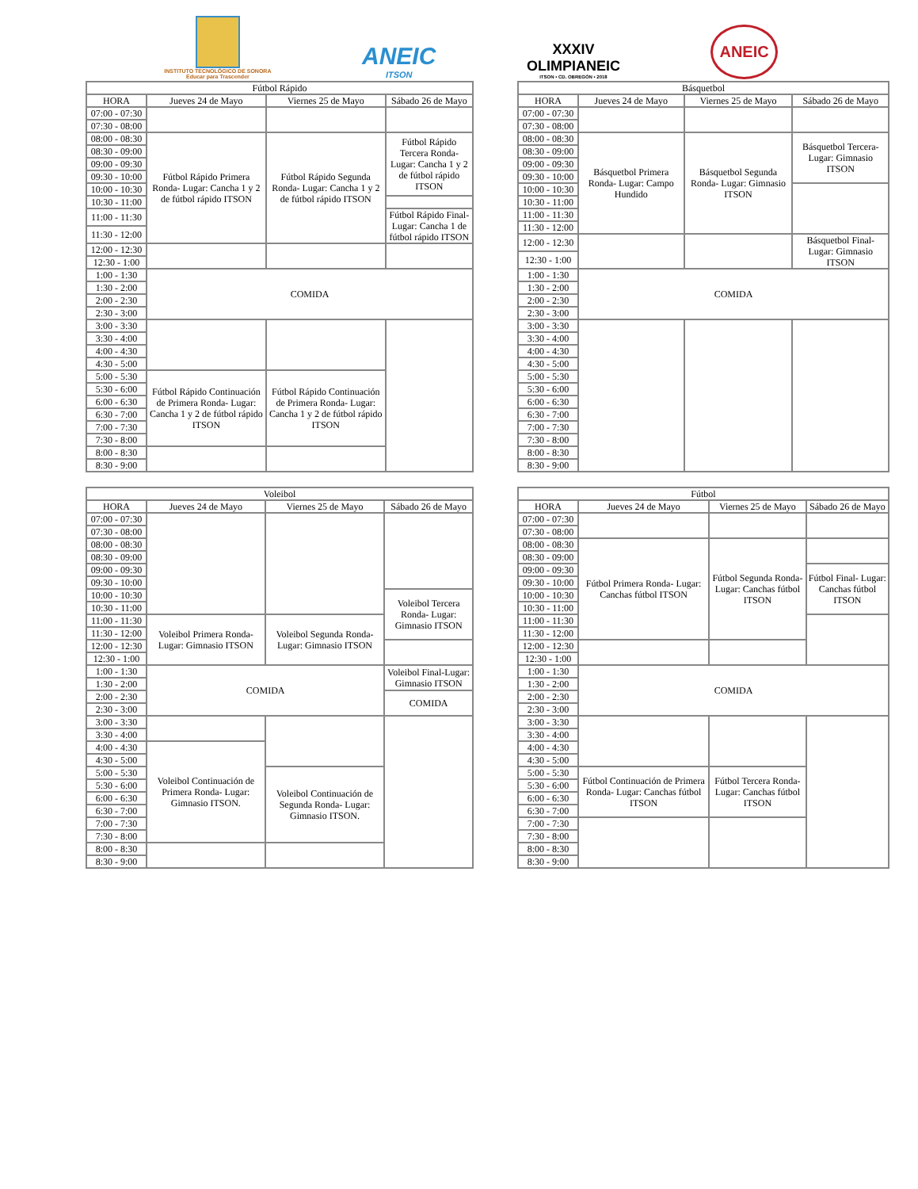INSTITUTO TECNOLÓGICO DE SONORA
Educar para Trascender
ANEIC
ITSON
XXXIV
OLIMPIANEIC
ITSON • CD. OBREGÓN • 2018
ANEIC
| Fútbol Rápido | | | |
| --- | --- | --- | --- |
| HORA | Jueves 24 de Mayo | Viernes 25 de Mayo | Sábado 26 de Mayo |
| 07:00 - 07:30 | | | |
| 07:30 - 08:00 | | | |
| 08:00 - 08:30 | Fútbol Rápido Primera Ronda- Lugar: Cancha 1 y 2 de fútbol rápido ITSON | Fútbol Rápido Segunda Ronda- Lugar: Cancha 1 y 2 de fútbol rápido ITSON | Fútbol Rápido Tercera Ronda- Lugar: Cancha 1 y 2 de fútbol rápido ITSON |
| 08:30 - 09:00 | | | |
| 09:00 - 09:30 | | | |
| 09:30 - 10:00 | | | |
| 10:00 - 10:30 | | | |
| 10:30 - 11:00 | | | |
| 11:00 - 11:30 | | | Fútbol Rápido Final- Lugar: Cancha 1 de fútbol rápido ITSON |
| 11:30 - 12:00 | | | |
| 12:00 - 12:30 | | | |
| 12:30 - 1:00 | | | |
| 1:00 - 1:30 | COMIDA | | |
| 1:30 - 2:00 | | | |
| 2:00 - 2:30 | | | |
| 2:30 - 3:00 | | | |
| 3:00 - 3:30 | | | |
| 3:30 - 4:00 | | | |
| 4:00 - 4:30 | | | |
| 4:30 - 5:00 | | | |
| 5:00 - 5:30 | Fútbol Rápido Continuación de Primera Ronda- Lugar: Cancha 1 y 2 de fútbol rápido ITSON | Fútbol Rápido Continuación de Primera Ronda- Lugar: Cancha 1 y 2 de fútbol rápido ITSON | |
| 5:30 - 6:00 | | | |
| 6:00 - 6:30 | | | |
| 6:30 - 7:00 | | | |
| 7:00 - 7:30 | | | |
| 7:30 - 8:00 | | | |
| 8:00 - 8:30 | | | |
| 8:30 - 9:00 | | | |
| Básquetbol | | | |
| --- | --- | --- | --- |
| HORA | Jueves 24 de Mayo | Viernes 25 de Mayo | Sábado 26 de Mayo |
| 07:00 - 07:30 | | | |
| 07:30 - 08:00 | | | |
| 08:00 - 08:30 | Básquetbol Primera Ronda- Lugar: Campo Hundido | Básquetbol Segunda Ronda- Lugar: Gimnasio ITSON | Básquetbol Tercera- Lugar: Gimnasio ITSON |
| 08:30 - 09:00 | | | |
| 09:00 - 09:30 | | | |
| 09:30 - 10:00 | | | |
| 10:00 - 10:30 | | | |
| 10:30 - 11:00 | | | |
| 11:00 - 11:30 | | | |
| 11:30 - 12:00 | | | |
| 12:00 - 12:30 | | | Básquetbol Final- Lugar: Gimnasio ITSON |
| 12:30 - 1:00 | | | |
| 1:00 - 1:30 | COMIDA | | |
| 1:30 - 2:00 | | | |
| 2:00 - 2:30 | | | |
| 2:30 - 3:00 | | | |
| 3:00 - 3:30 | | | |
| 3:30 - 4:00 | | | |
| 4:00 - 4:30 | | | |
| 4:30 - 5:00 | | | |
| 5:00 - 5:30 | | | |
| 5:30 - 6:00 | | | |
| 6:00 - 6:30 | | | |
| 6:30 - 7:00 | | | |
| 7:00 - 7:30 | | | |
| 7:30 - 8:00 | | | |
| 8:00 - 8:30 | | | |
| 8:30 - 9:00 | | | |
| Voleibol | | | |
| --- | --- | --- | --- |
| HORA | Jueves 24 de Mayo | Viernes 25 de Mayo | Sábado 26 de Mayo |
| 07:00 - 07:30 | | | |
| 07:30 - 08:00 | | | |
| 08:00 - 08:30 | | | |
| 08:30 - 09:00 | | | |
| 09:00 - 09:30 | | | |
| 09:30 - 10:00 | | | |
| 10:00 - 10:30 | | | Voleibol Tercera Ronda- Lugar: Gimnasio ITSON |
| 10:30 - 11:00 | | | |
| 11:00 - 11:30 | Voleibol Primera Ronda- Lugar: Gimnasio ITSON | Voleibol Segunda Ronda- Lugar: Gimnasio ITSON | |
| 11:30 - 12:00 | | | |
| 12:00 - 12:30 | | | |
| 12:30 - 1:00 | | | |
| 1:00 - 1:30 | COMIDA | | Voleibol Final-Lugar: Gimnasio ITSON |
| 1:30 - 2:00 | | | |
| 2:00 - 2:30 | | | COMIDA |
| 2:30 - 3:00 | | | |
| 3:00 - 3:30 | | | |
| 3:30 - 4:00 | | | |
| 4:00 - 4:30 | Voleibol Continuación de Primera Ronda- Lugar: Gimnasio ITSON. | | |
| 4:30 - 5:00 | | | |
| 5:00 - 5:30 | | Voleibol Continuación de Segunda Ronda- Lugar: Gimnasio ITSON. | |
| 5:30 - 6:00 | | | |
| 6:00 - 6:30 | | | |
| 6:30 - 7:00 | | | |
| 7:00 - 7:30 | | | |
| 7:30 - 8:00 | | | |
| 8:00 - 8:30 | | | |
| 8:30 - 9:00 | | | |
| Fútbol | | | |
| --- | --- | --- | --- |
| HORA | Jueves 24 de Mayo | Viernes 25 de Mayo | Sábado 26 de Mayo |
| 07:00 - 07:30 | | | |
| 07:30 - 08:00 | | | |
| 08:00 - 08:30 | Fútbol Primera Ronda- Lugar: Canchas fútbol ITSON | Fútbol Segunda Ronda- Lugar: Canchas fútbol ITSON | |
| 08:30 - 09:00 | | | |
| 09:00 - 09:30 | | | Fútbol Final- Lugar: Canchas fútbol ITSON |
| 09:30 - 10:00 | | | |
| 10:00 - 10:30 | | | |
| 10:30 - 11:00 | | | |
| 11:00 - 11:30 | | | |
| 11:30 - 12:00 | | | |
| 12:00 - 12:30 | | | |
| 12:30 - 1:00 | | | |
| 1:00 - 1:30 | COMIDA | | |
| 1:30 - 2:00 | | | |
| 2:00 - 2:30 | | | |
| 2:30 - 3:00 | | | |
| 3:00 - 3:30 | | | |
| 3:30 - 4:00 | | | |
| 4:00 - 4:30 | | | |
| 4:30 - 5:00 | | | |
| 5:00 - 5:30 | Fútbol Continuación de Primera Ronda- Lugar: Canchas fútbol ITSON | Fútbol Tercera Ronda- Lugar: Canchas fútbol ITSON | |
| 5:30 - 6:00 | | | |
| 6:00 - 6:30 | | | |
| 6:30 - 7:00 | | | |
| 7:00 - 7:30 | | | |
| 7:30 - 8:00 | | | |
| 8:00 - 8:30 | | | |
| 8:30 - 9:00 | | | |